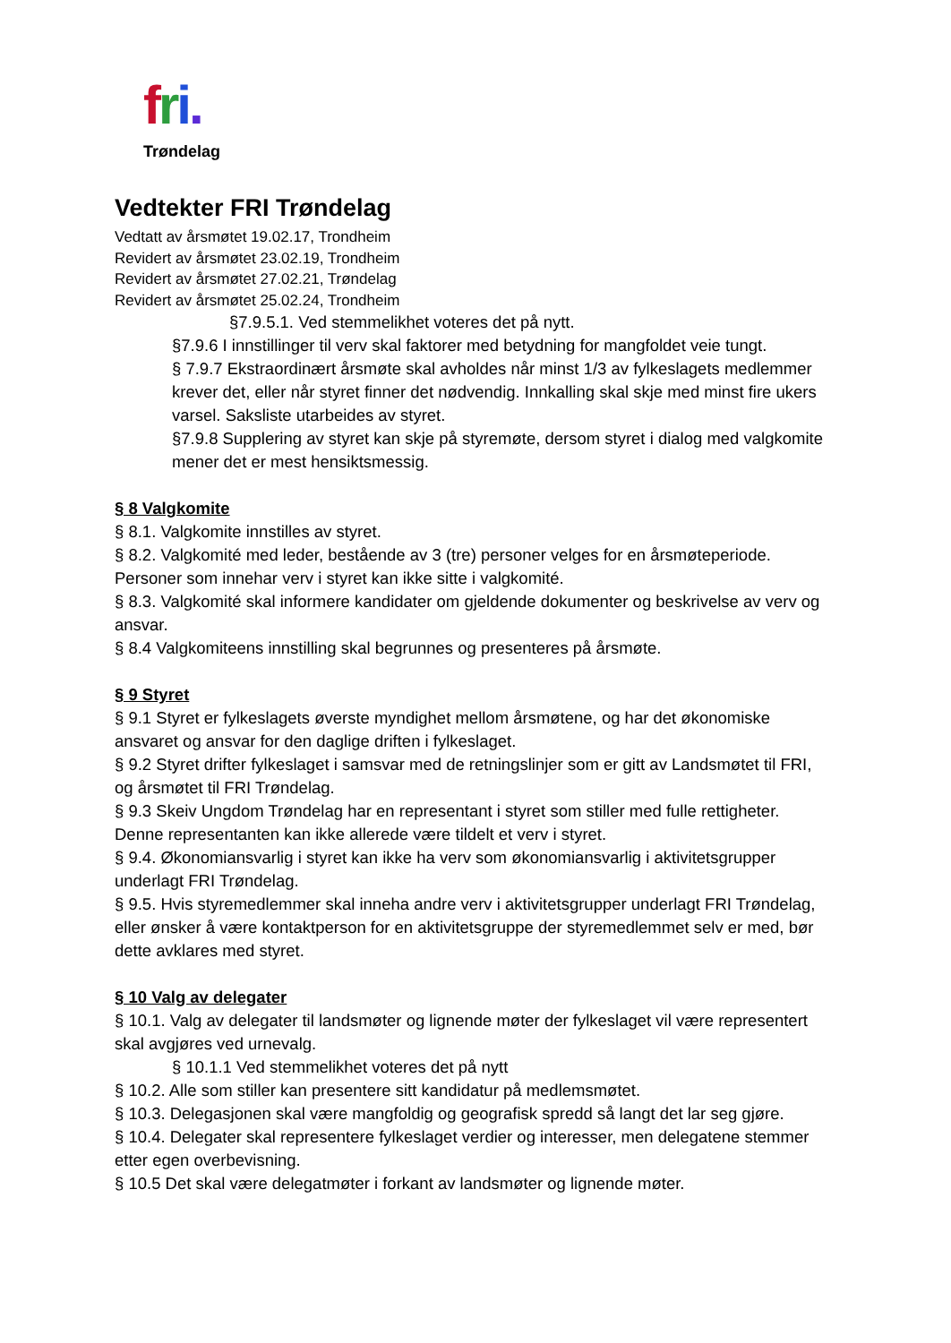fri.
Trøndelag
Vedtekter FRI Trøndelag
Vedtatt av årsmøtet 19.02.17, Trondheim
Revidert av årsmøtet 23.02.19, Trondheim
Revidert av årsmøtet 27.02.21, Trøndelag
Revidert av årsmøtet 25.02.24, Trondheim
§7.9.5.1. Ved stemmelikhet voteres det på nytt.
§7.9.6 I innstillinger til verv skal faktorer med betydning for mangfoldet veie tungt.
§ 7.9.7 Ekstraordinært årsmøte skal avholdes når minst 1/3 av fylkeslagets medlemmer krever det, eller når styret finner det nødvendig. Innkalling skal skje med minst fire ukers varsel. Saksliste utarbeides av styret.
§7.9.8 Supplering av styret kan skje på styremøte, dersom styret i dialog med valgkomite mener det er mest hensiktsmessig.
§ 8 Valgkomite
§ 8.1. Valgkomite innstilles av styret.
§ 8.2. Valgkomité med leder, bestående av 3 (tre) personer velges for en årsmøteperiode. Personer som innehar verv i styret kan ikke sitte i valgkomité.
§ 8.3. Valgkomité skal informere kandidater om gjeldende dokumenter og beskrivelse av verv og ansvar.
§ 8.4 Valgkomiteens innstilling skal begrunnes og presenteres på årsmøte.
§ 9 Styret
§ 9.1 Styret er fylkeslagets øverste myndighet mellom årsmøtene, og har det økonomiske ansvaret og ansvar for den daglige driften i fylkeslaget.
§ 9.2 Styret drifter fylkeslaget i samsvar med de retningslinjer som er gitt av Landsmøtet til FRI, og årsmøtet til FRI Trøndelag.
§ 9.3 Skeiv Ungdom Trøndelag har en representant i styret som stiller med fulle rettigheter. Denne representanten kan ikke allerede være tildelt et verv i styret.
§ 9.4. Økonomiansvarlig i styret kan ikke ha verv som økonomiansvarlig i aktivitetsgrupper underlagt FRI Trøndelag.
§ 9.5. Hvis styremedlemmer skal inneha andre verv i aktivitetsgrupper underlagt FRI Trøndelag, eller ønsker å være kontaktperson for en aktivitetsgruppe der styremedlemmet selv er med, bør dette avklares med styret.
§ 10 Valg av delegater
§ 10.1. Valg av delegater til landsmøter og lignende møter der fylkeslaget vil være representert skal avgjøres ved urnevalg.
§ 10.1.1 Ved stemmelikhet voteres det på nytt
§ 10.2. Alle som stiller kan presentere sitt kandidatur på medlemsmøtet.
§ 10.3. Delegasjonen skal være mangfoldig og geografisk spredd så langt det lar seg gjøre.
§ 10.4. Delegater skal representere fylkeslaget verdier og interesser, men delegatene stemmer etter egen overbevisning.
§ 10.5 Det skal være delegatmøter i forkant av landsmøter og lignende møter.